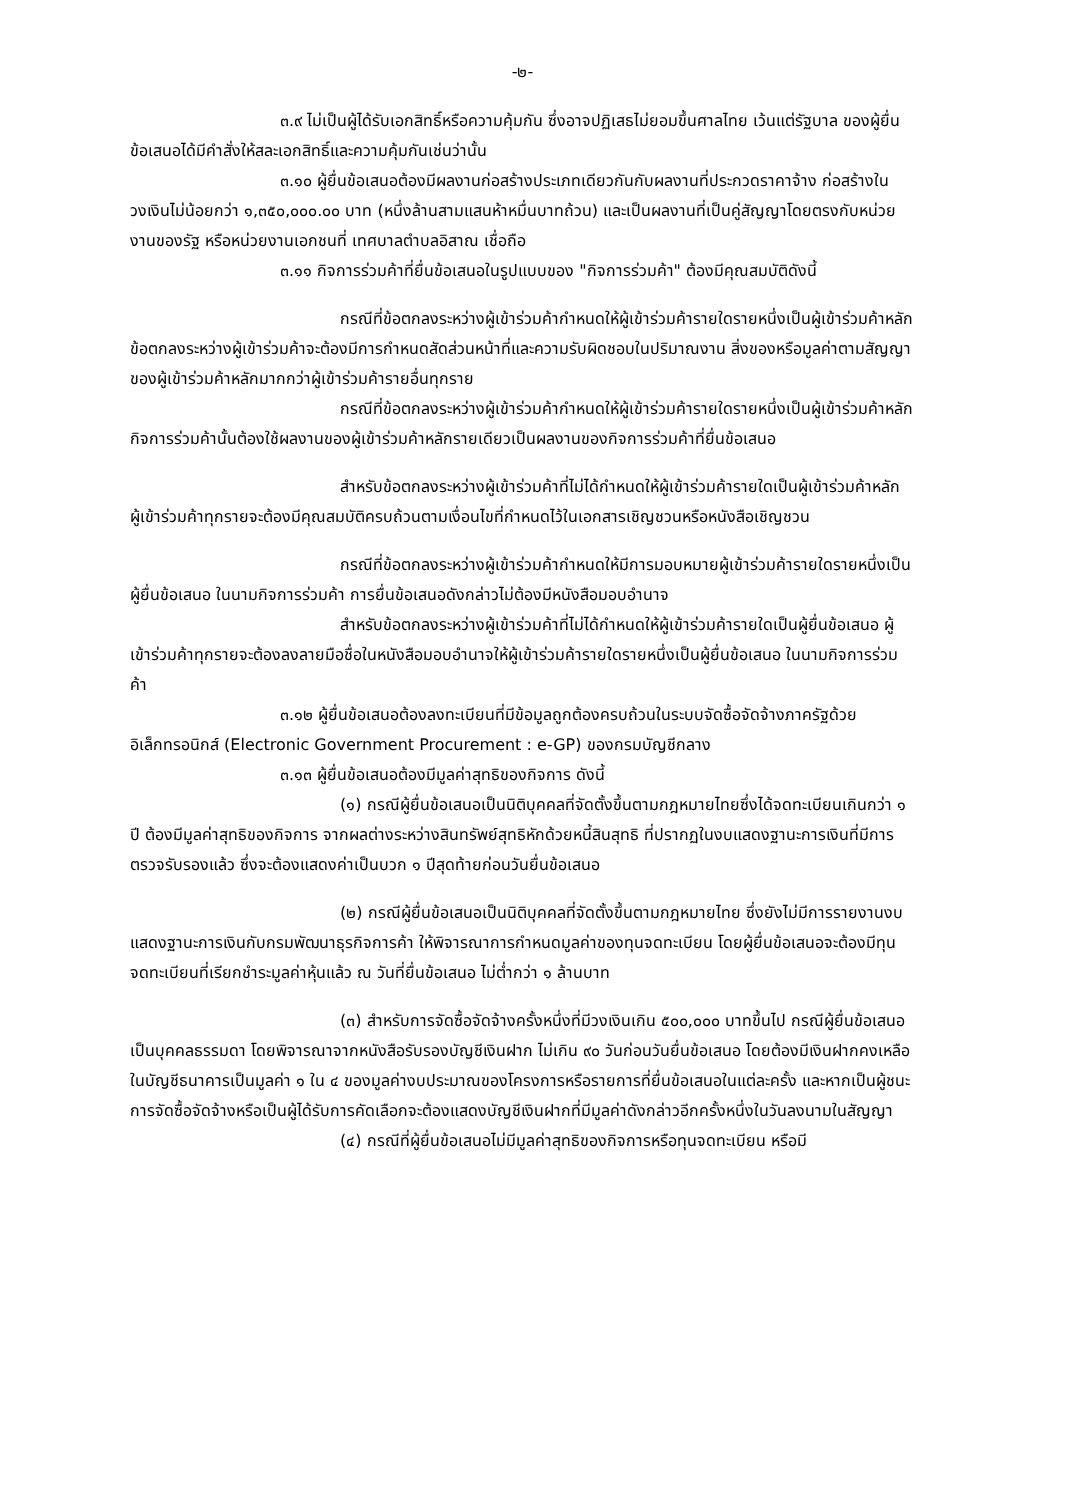-๒-
๓.๙ ไม่เป็นผู้ได้รับเอกสิทธิ์หรือความคุ้มกัน ซึ่งอาจปฏิเสธไม่ยอมขึ้นศาลไทย เว้นแต่รัฐบาล ของผู้ยื่นข้อเสนอได้มีคำสั่งให้สละเอกสิทธิ์และความคุ้มกันเช่นว่านั้น
๓.๑๐ ผู้ยื่นข้อเสนอต้องมีผลงานก่อสร้างประเภทเดียวกันกับผลงานที่ประกวดราคาจ้าง ก่อสร้างในวงเงินไม่น้อยกว่า ๑,๓๕๐,๐๐๐.๐๐ บาท (หนึ่งล้านสามแสนห้าหมื่นบาทถ้วน) และเป็นผลงานที่เป็นคู่สัญญาโดยตรงกับหน่วยงานของรัฐ หรือหน่วยงานเอกชนที่ เทศบาลตำบลอิสาณ เชื่อถือ
๓.๑๑ กิจการร่วมค้าที่ยื่นข้อเสนอในรูปแบบของ "กิจการร่วมค้า" ต้องมีคุณสมบัติดังนี้
กรณีที่ข้อตกลงระหว่างผู้เข้าร่วมค้ากำหนดให้ผู้เข้าร่วมค้ารายใดรายหนึ่งเป็นผู้เข้าร่วมค้าหลัก ข้อตกลงระหว่างผู้เข้าร่วมค้าจะต้องมีการกำหนดสัดส่วนหน้าที่และความรับผิดชอบในปริมาณงาน สิ่งของหรือมูลค่าตามสัญญาของผู้เข้าร่วมค้าหลักมากกว่าผู้เข้าร่วมค้ารายอื่นทุกราย
กรณีที่ข้อตกลงระหว่างผู้เข้าร่วมค้ากำหนดให้ผู้เข้าร่วมค้ารายใดรายหนึ่งเป็นผู้เข้าร่วมค้าหลัก กิจการร่วมค้านั้นต้องใช้ผลงานของผู้เข้าร่วมค้าหลักรายเดียวเป็นผลงานของกิจการร่วมค้าที่ยื่นข้อเสนอ
สำหรับข้อตกลงระหว่างผู้เข้าร่วมค้าที่ไม่ได้กำหนดให้ผู้เข้าร่วมค้ารายใดเป็นผู้เข้าร่วมค้าหลัก ผู้เข้าร่วมค้าทุกรายจะต้องมีคุณสมบัติครบถ้วนตามเงื่อนไขที่กำหนดไว้ในเอกสารเชิญชวนหรือหนังสือเชิญชวน
กรณีที่ข้อตกลงระหว่างผู้เข้าร่วมค้ากำหนดให้มีการมอบหมายผู้เข้าร่วมค้ารายใดรายหนึ่งเป็นผู้ยื่นข้อเสนอ ในนามกิจการร่วมค้า การยื่นข้อเสนอดังกล่าวไม่ต้องมีหนังสือมอบอำนาจ
สำหรับข้อตกลงระหว่างผู้เข้าร่วมค้าที่ไม่ได้กำหนดให้ผู้เข้าร่วมค้ารายใดเป็นผู้ยื่นข้อเสนอ ผู้เข้าร่วมค้าทุกรายจะต้องลงลายมือชื่อในหนังสือมอบอำนาจให้ผู้เข้าร่วมค้ารายใดรายหนึ่งเป็นผู้ยื่นข้อเสนอ ในนามกิจการร่วมค้า
๓.๑๒ ผู้ยื่นข้อเสนอต้องลงทะเบียนที่มีข้อมูลถูกต้องครบถ้วนในระบบจัดซื้อจัดจ้างภาครัฐด้วย อิเล็กทรอนิกส์ (Electronic Government Procurement : e-GP) ของกรมบัญชีกลาง
๓.๑๓ ผู้ยื่นข้อเสนอต้องมีมูลค่าสุทธิของกิจการ ดังนี้
(๑) กรณีผู้ยื่นข้อเสนอเป็นนิติบุคคลที่จัดตั้งขึ้นตามกฎหมายไทยซึ่งได้จดทะเบียนเกินกว่า ๑ ปี ต้องมีมูลค่าสุทธิของกิจการ จากผลต่างระหว่างสินทรัพย์สุทธิหักด้วยหนี้สินสุทธิ ที่ปรากฏในงบแสดงฐานะการเงินที่มีการตรวจรับรองแล้ว ซึ่งจะต้องแสดงค่าเป็นบวก ๑ ปีสุดท้ายก่อนวันยื่นข้อเสนอ
(๒) กรณีผู้ยื่นข้อเสนอเป็นนิติบุคคลที่จัดตั้งขึ้นตามกฎหมายไทย ซึ่งยังไม่มีการรายงานงบแสดงฐานะการเงินกับกรมพัฒนาธุรกิจการค้า ให้พิจารณาการกำหนดมูลค่าของทุนจดทะเบียน โดยผู้ยื่นข้อเสนอจะต้องมีทุนจดทะเบียนที่เรียกชำระมูลค่าหุ้นแล้ว ณ วันที่ยื่นข้อเสนอ ไม่ต่ำกว่า ๑ ล้านบาท
(๓) สำหรับการจัดซื้อจัดจ้างครั้งหนึ่งที่มีวงเงินเกิน ๕๐๐,๐๐๐ บาทขึ้นไป กรณีผู้ยื่นข้อเสนอเป็นบุคคลธรรมดา โดยพิจารณาจากหนังสือรับรองบัญชีเงินฝาก ไม่เกิน ๙๐ วันก่อนวันยื่นข้อเสนอ โดยต้องมีเงินฝากคงเหลือในบัญชีธนาคารเป็นมูลค่า ๑ ใน ๔ ของมูลค่างบประมาณของโครงการหรือรายการที่ยื่นข้อเสนอในแต่ละครั้ง และหากเป็นผู้ชนะการจัดซื้อจัดจ้างหรือเป็นผู้ได้รับการคัดเลือกจะต้องแสดงบัญชีเงินฝากที่มีมูลค่าดังกล่าวอีกครั้งหนึ่งในวันลงนามในสัญญา
(๔) กรณีที่ผู้ยื่นข้อเสนอไม่มีมูลค่าสุทธิของกิจการหรือทุนจดทะเบียน หรือมี